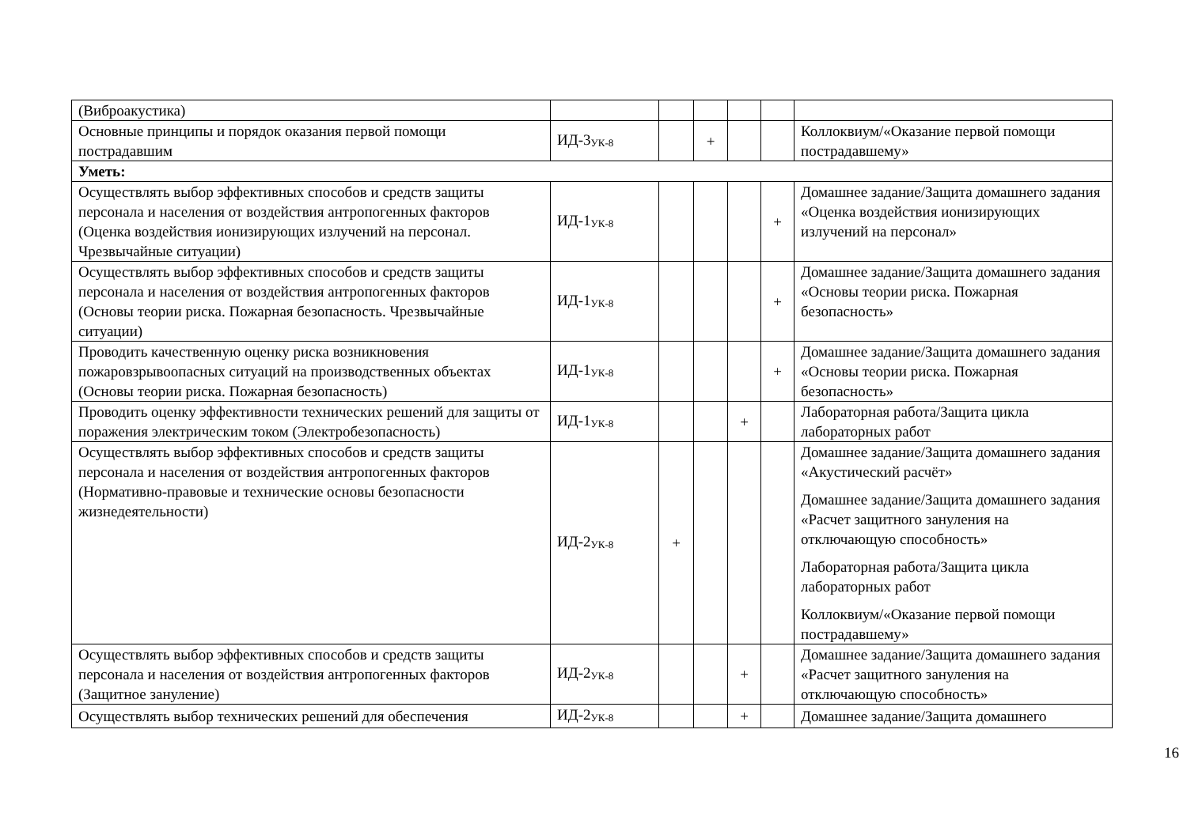| (Виброакустика) | | | | | | |
| Основные принципы и порядок оказания первой помощи пострадавшим | ИД-3<sub>УК-8</sub> | | + | | | Коллоквиум/«Оказание первой помощи пострадавшему» |
| Уметь: | | | | | | |
| Осуществлять выбор эффективных способов и средств защиты персонала и населения от воздействия антропогенных факторов (Оценка воздействия ионизирующих излучений на персонал. Чрезвычайные ситуации) | ИД-1<sub>УК-8</sub> | | | | + | Домашнее задание/Защита домашнего задания «Оценка воздействия ионизирующих излучений на персонал» |
| Осуществлять выбор эффективных способов и средств защиты персонала и населения от воздействия антропогенных факторов (Основы теории риска. Пожарная безопасность. Чрезвычайные ситуации) | ИД-1<sub>УК-8</sub> | | | | + | Домашнее задание/Защита домашнего задания «Основы теории риска. Пожарная безопасность» |
| Проводить качественную оценку риска возникновения пожаровзрывоопасных ситуаций на производственных объектах (Основы теории риска. Пожарная безопасность) | ИД-1<sub>УК-8</sub> | | | | + | Домашнее задание/Защита домашнего задания «Основы теории риска. Пожарная безопасность» |
| Проводить оценку эффективности технических решений для защиты от поражения электрическим током (Электробезопасность) | ИД-1<sub>УК-8</sub> | | | + | | Лабораторная работа/Защита цикла лабораторных работ |
| Осуществлять выбор эффективных способов и средств защиты персонала и населения от воздействия антропогенных факторов (Нормативно-правовые и технические основы безопасности жизнедеятельности) | ИД-2<sub>УК-8</sub> | + | | | | Домашнее задание/Защита домашнего задания «Акустический расчёт» Домашнее задание/Защита домашнего задания «Расчет защитного зануления на отключающую способность» Лабораторная работа/Защита цикла лабораторных работ Коллоквиум/«Оказание первой помощи пострадавшему» |
| Осуществлять выбор эффективных способов и средств защиты персонала и населения от воздействия антропогенных факторов (Защитное зануление) | ИД-2<sub>УК-8</sub> | | | + | | Домашнее задание/Защита домашнего задания «Расчет защитного зануления на отключающую способность» |
| Осуществлять выбор технических решений для обеспечения | ИД-2<sub>УК-8</sub> | | | + | | Домашнее задание/Защита домашнего |
16